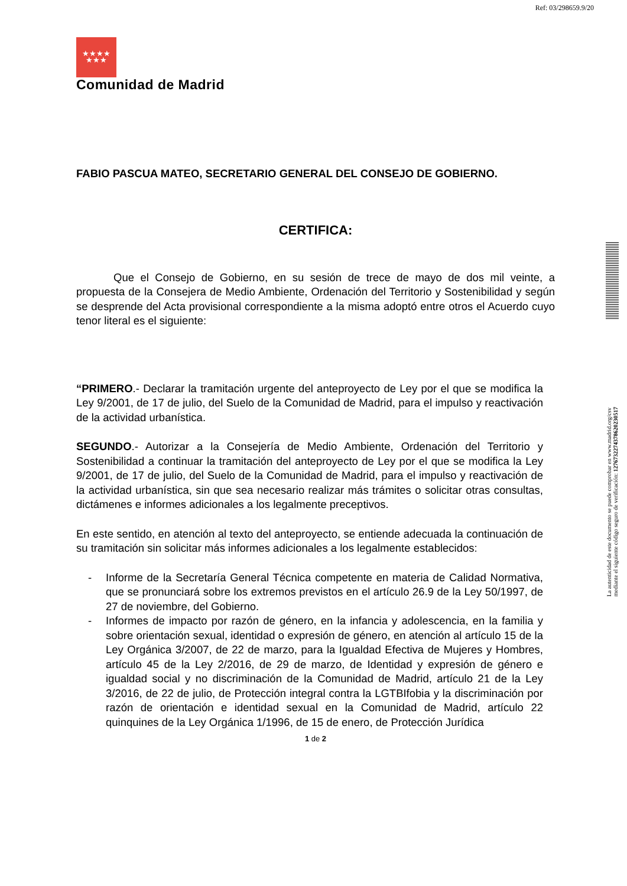Ref: 03/298659.9/20
★★★★
★★★
La autenticidad de este documento se puede comprobar en www.madrid.org/csv
mediante el siguiente código seguro de verificación: 1276732274378620230517
Comunidad de Madrid
FABIO PASCUA MATEO, SECRETARIO GENERAL DEL CONSEJO DE GOBIERNO.
CERTIFICA:
Que el Consejo de Gobierno, en su sesión de trece de mayo de dos mil veinte, a propuesta de la Consejera de Medio Ambiente, Ordenación del Territorio y Sostenibilidad y según se desprende del Acta provisional correspondiente a la misma adoptó entre otros el Acuerdo cuyo tenor literal es el siguiente:
“PRIMERO.- Declarar la tramitación urgente del anteproyecto de Ley por el que se modifica la Ley 9/2001, de 17 de julio, del Suelo de la Comunidad de Madrid, para el impulso y reactivación de la actividad urbanística.
SEGUNDO.- Autorizar a la Consejería de Medio Ambiente, Ordenación del Territorio y Sostenibilidad a continuar la tramitación del anteproyecto de Ley por el que se modifica la Ley 9/2001, de 17 de julio, del Suelo de la Comunidad de Madrid, para el impulso y reactivación de la actividad urbanística, sin que sea necesario realizar más trámites o solicitar otras consultas, dictámenes e informes adicionales a los legalmente preceptivos.
En este sentido, en atención al texto del anteproyecto, se entiende adecuada la continuación de su tramitación sin solicitar más informes adicionales a los legalmente establecidos:
- Informe de la Secretaría General Técnica competente en materia de Calidad Normativa, que se pronunciará sobre los extremos previstos en el artículo 26.9 de la Ley 50/1997, de 27 de noviembre, del Gobierno.
- Informes de impacto por razón de género, en la infancia y adolescencia, en la familia y sobre orientación sexual, identidad o expresión de género, en atención al artículo 15 de la Ley Orgánica 3/2007, de 22 de marzo, para la Igualdad Efectiva de Mujeres y Hombres, artículo 45 de la Ley 2/2016, de 29 de marzo, de Identidad y expresión de género e igualdad social y no discriminación de la Comunidad de Madrid, artículo 21 de la Ley 3/2016, de 22 de julio, de Protección integral contra la LGTBIfobia y la discriminación por razón de orientación e identidad sexual en la Comunidad de Madrid, artículo 22 quinquines de la Ley Orgánica 1/1996, de 15 de enero, de Protección Jurídica
1 de 2